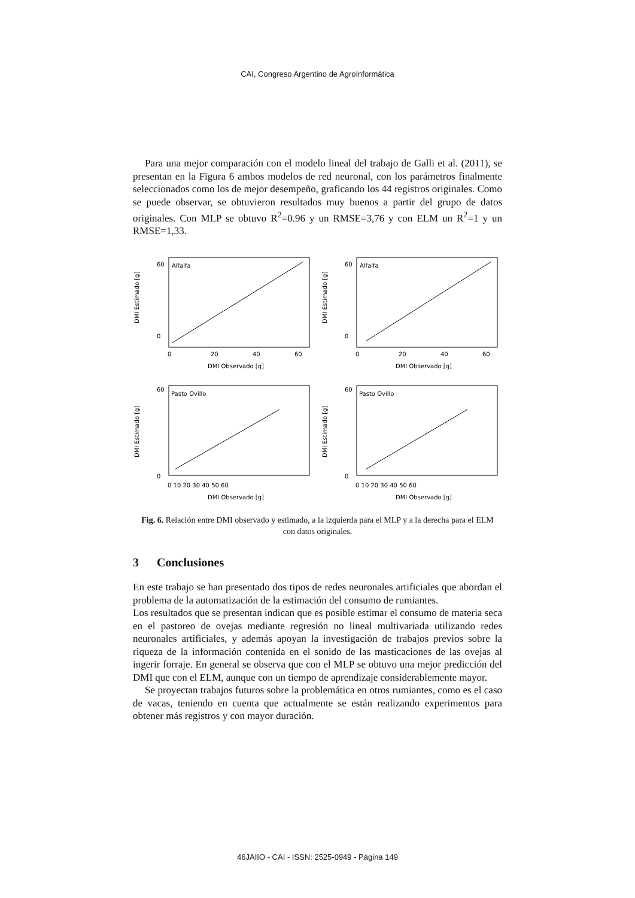CAI, Congreso Argentino de AgroInformática
Para una mejor comparación con el modelo lineal del trabajo de Galli et al. (2011), se presentan en la Figura 6 ambos modelos de red neuronal, con los parámetros finalmente seleccionados como los de mejor desempeño, graficando los 44 registros originales. Como se puede observar, se obtuvieron resultados muy buenos a partir del grupo de datos originales. Con MLP se obtuvo R<sup>2</sup>=0.96 y un RMSE=3,76 y con ELM un R<sup>2</sup>=1 y un RMSE=1,33.
DMI Estimado [g]
60
0
Alfalfa
0
20
40
60
DMI Observado [g]
DMI Estimado [g]
60
0
Alfalfa
0
20
40
60
DMI Observado [g]
DMI Estimado [g]
60
0
Pasto Ovillo
0 10 20 30 40 50 60
DMI Observado [g]
DMI Estimado [g]
60
0
Pasto Ovillo
0 10 20 30 40 50 60
DMI Observado [g]
Fig. 6. Relación entre DMI observado y estimado, a la izquierda para el MLP y a la derecha para el ELM con datos originales.
3 Conclusiones
En este trabajo se han presentado dos tipos de redes neuronales artificiales que abordan el problema de la automatización de la estimación del consumo de rumiantes.
Los resultados que se presentan indican que es posible estimar el consumo de materia seca en el pastoreo de ovejas mediante regresión no lineal multivariada utilizando redes neuronales artificiales, y además apoyan la investigación de trabajos previos sobre la riqueza de la información contenida en el sonido de las masticaciones de las ovejas al ingerir forraje. En general se observa que con el MLP se obtuvo una mejor predicción del DMI que con el ELM, aunque con un tiempo de aprendizaje considerablemente mayor.
Se proyectan trabajos futuros sobre la problemática en otros rumiantes, como es el caso de vacas, teniendo en cuenta que actualmente se están realizando experimentos para obtener más registros y con mayor duración.
46JAIIO - CAI - ISSN: 2525-0949 - Página 149